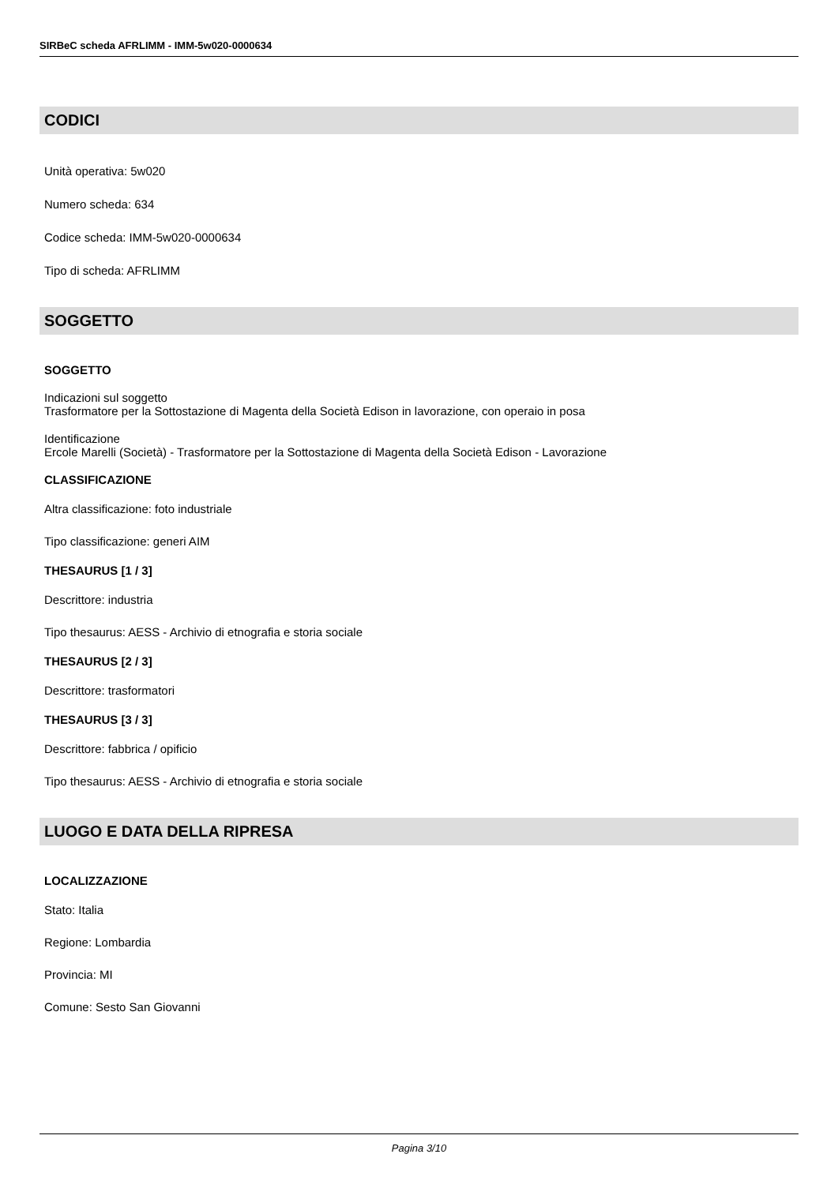SIRBeC scheda AFRLIMM - IMM-5w020-0000634
CODICI
Unità operativa: 5w020
Numero scheda: 634
Codice scheda: IMM-5w020-0000634
Tipo di scheda: AFRLIMM
SOGGETTO
SOGGETTO
Indicazioni sul soggetto
Trasformatore per la Sottostazione di Magenta della Società Edison in lavorazione, con operaio in posa
Identificazione
Ercole Marelli (Società) - Trasformatore per la Sottostazione di Magenta della Società Edison - Lavorazione
CLASSIFICAZIONE
Altra classificazione: foto industriale
Tipo classificazione: generi AIM
THESAURUS [1 / 3]
Descrittore: industria
Tipo thesaurus: AESS - Archivio di etnografia e storia sociale
THESAURUS [2 / 3]
Descrittore: trasformatori
THESAURUS [3 / 3]
Descrittore: fabbrica / opificio
Tipo thesaurus: AESS - Archivio di etnografia e storia sociale
LUOGO E DATA DELLA RIPRESA
LOCALIZZAZIONE
Stato: Italia
Regione: Lombardia
Provincia: MI
Comune: Sesto San Giovanni
Pagina 3/10